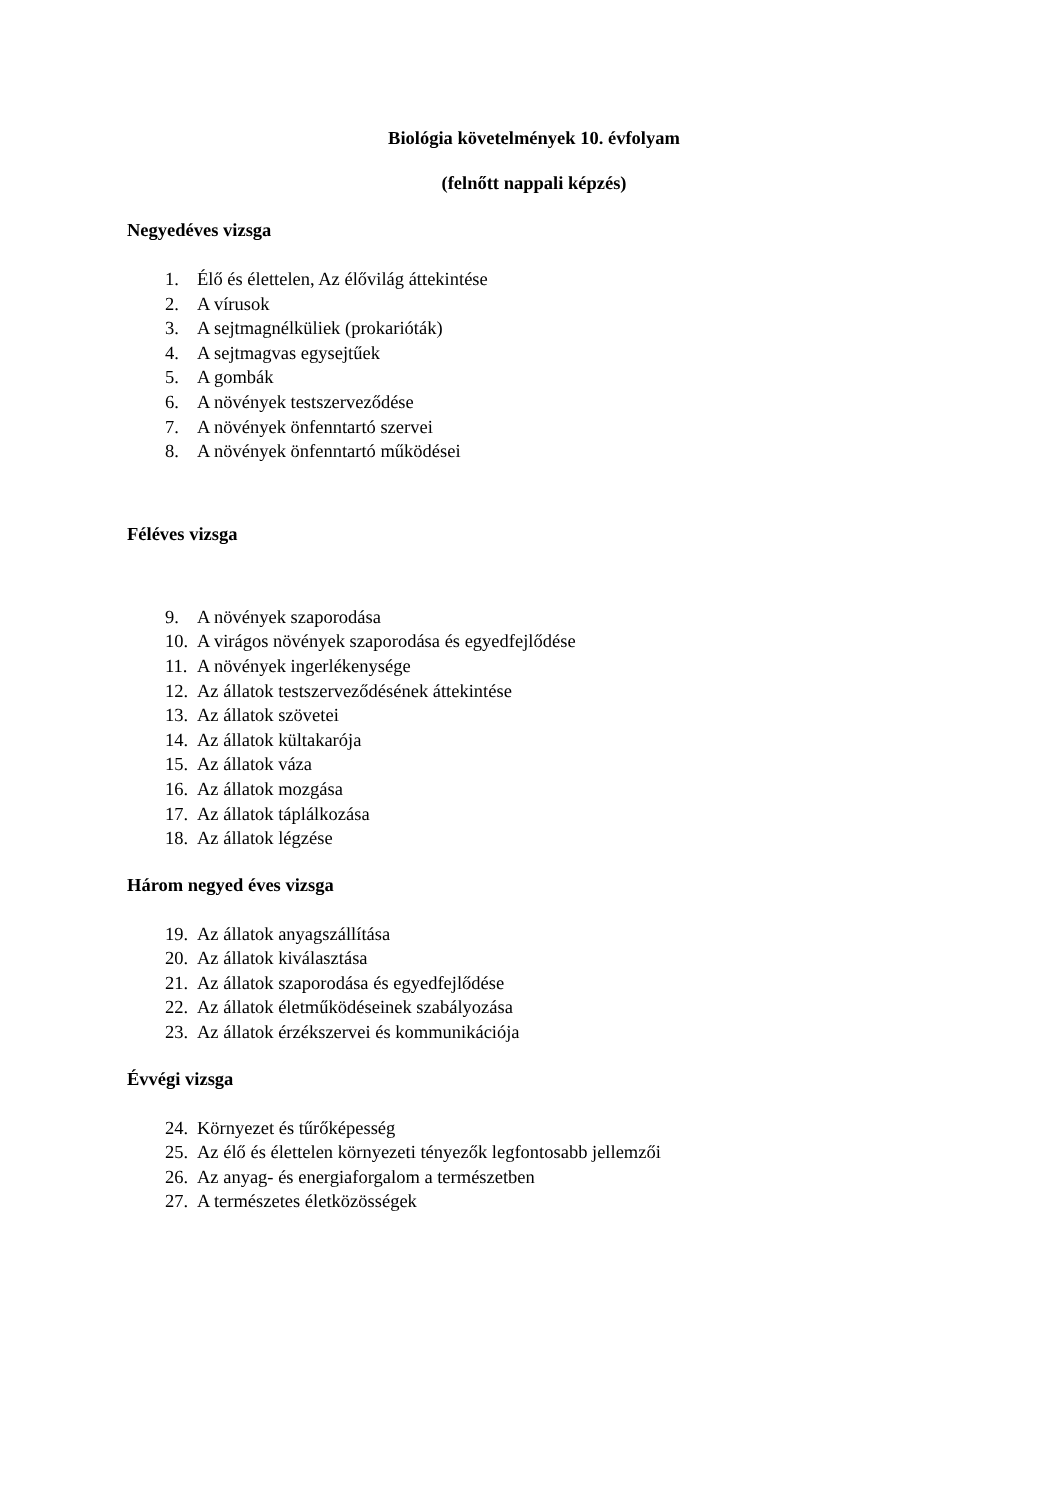Biológia követelmények 10. évfolyam
(felnőtt nappali képzés)
Negyedéves vizsga
1. Élő és élettelen, Az élővilág áttekintése
2. A vírusok
3. A sejtmagnélküliek (prokarióták)
4. A sejtmagvas egysejtűek
5. A gombák
6. A növények testszerveződése
7. A növények önfenntartó szervei
8. A növények önfenntartó működései
Féléves vizsga
9. A növények szaporodása
10. A virágos növények szaporodása és egyedfejlődése
11. A növények ingerlékenysége
12. Az állatok testszerveződésének áttekintése
13. Az állatok szövetei
14. Az állatok kültakarója
15. Az állatok váza
16. Az állatok mozgása
17. Az állatok táplálkozása
18. Az állatok légzése
Három negyed éves vizsga
19. Az állatok anyagszállítása
20. Az állatok kiválasztása
21. Az állatok szaporodása és egyedfejlődése
22. Az állatok életműködéseinek szabályozása
23. Az állatok érzékszervei és kommunikációja
Évvégi vizsga
24. Környezet és tűrőképesség
25. Az élő és élettelen környezeti tényezők legfontosabb jellemzői
26. Az anyag- és energiaforgalom a természetben
27. A természetes életközösségek